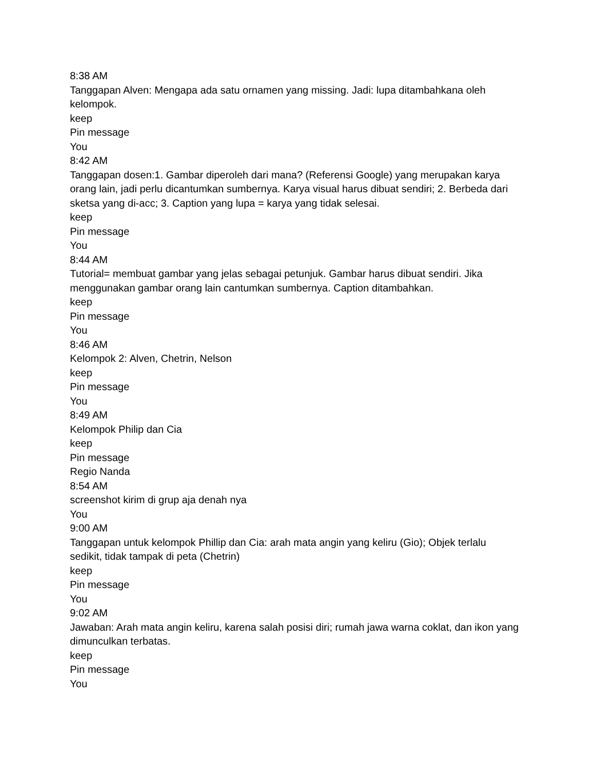8:38 AM
Tanggapan Alven: Mengapa ada satu ornamen yang missing. Jadi: lupa ditambahkana oleh kelompok.
keep
Pin message
You
8:42 AM
Tanggapan dosen:1. Gambar diperoleh dari mana? (Referensi Google) yang merupakan karya orang lain, jadi perlu dicantumkan sumbernya. Karya visual harus dibuat sendiri; 2. Berbeda dari sketsa yang di-acc; 3. Caption yang lupa = karya yang tidak selesai.
keep
Pin message
You
8:44 AM
Tutorial= membuat gambar yang jelas sebagai petunjuk. Gambar harus dibuat sendiri. Jika menggunakan gambar orang lain cantumkan sumbernya. Caption ditambahkan.
keep
Pin message
You
8:46 AM
Kelompok 2: Alven, Chetrin, Nelson
keep
Pin message
You
8:49 AM
Kelompok Philip dan Cia
keep
Pin message
Regio Nanda
8:54 AM
screenshot kirim di grup aja denah nya
You
9:00 AM
Tanggapan untuk kelompok Phillip dan Cia: arah mata angin yang keliru (Gio); Objek terlalu sedikit, tidak tampak di peta (Chetrin)
keep
Pin message
You
9:02 AM
Jawaban: Arah mata angin keliru, karena salah posisi diri; rumah jawa warna coklat, dan ikon yang dimunculkan terbatas.
keep
Pin message
You